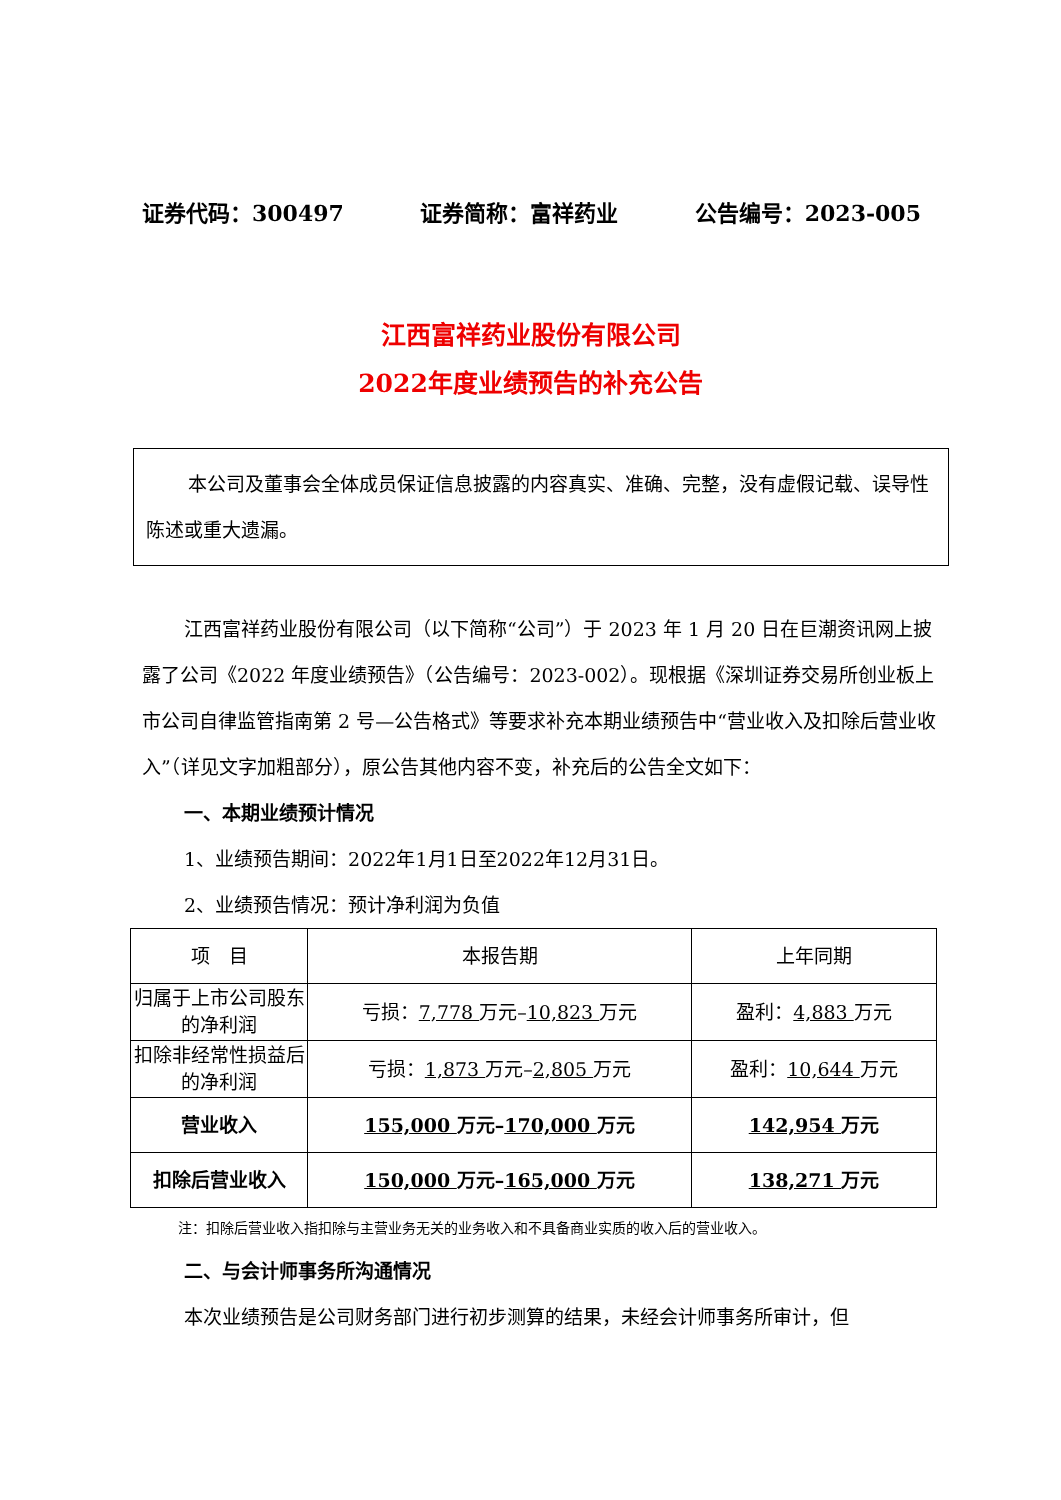证券代码：300497 证券简称：富祥药业 公告编号：2023-005
江西富祥药业股份有限公司
2022年度业绩预告的补充公告
本公司及董事会全体成员保证信息披露的内容真实、准确、完整，没有虚假记载、误导性陈述或重大遗漏。
江西富祥药业股份有限公司（以下简称“公司”）于 2023 年 1 月 20 日在巨潮资讯网上披露了公司《2022 年度业绩预告》（公告编号：2023-002）。现根据《深圳证券交易所创业板上市公司自律监管指南第 2 号—公告格式》等要求补充本期业绩预告中“营业收入及扣除后营业收入”（详见文字加粗部分），原公告其他内容不变，补充后的公告全文如下：
一、本期业绩预计情况
1、业绩预告期间：2022年1月1日至2022年12月31日。
2、业绩预告情况：预计净利润为负值
| 项 目 | 本报告期 | 上年同期 |
| --- | --- | --- |
| 归属于上市公司股东的净利润 | 亏损： 7,778 万元– 10,823 万元 | 盈利： 4,883 万元 |
| 扣除非经常性损益后的净利润 | 亏损： 1,873 万元– 2,805 万元 | 盈利： 10,644 万元 |
| 营业收入 | 155,000 万元– 170,000 万元 | 142,954 万元 |
| 扣除后营业收入 | 150,000 万元– 165,000 万元 | 138,271 万元 |
注：扣除后营业收入指扣除与主营业务无关的业务收入和不具备商业实质的收入后的营业收入。
二、与会计师事务所沟通情况
本次业绩预告是公司财务部门进行初步测算的结果，未经会计师事务所审计，但